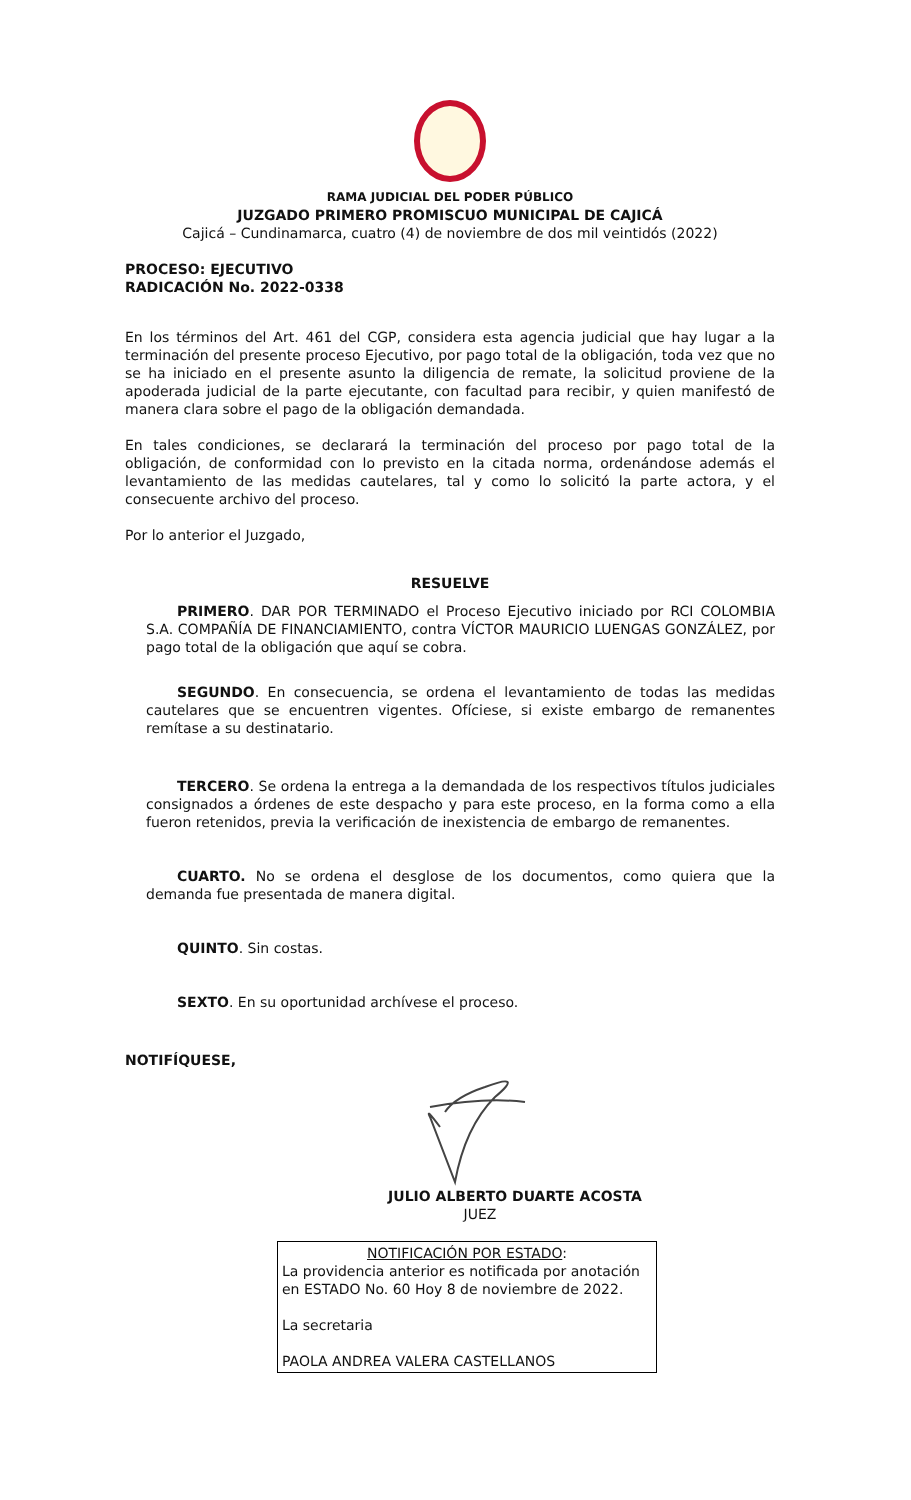RAMA JUDICIAL DEL PODER PÚBLICO
JUZGADO PRIMERO PROMISCUO MUNICIPAL DE CAJICÁ
Cajicá – Cundinamarca, cuatro (4) de noviembre de dos mil veintidós (2022)
PROCESO: EJECUTIVO
RADICACIÓN No. 2022-0338
En los términos del Art. 461 del CGP, considera esta agencia judicial que hay lugar a la terminación del presente proceso Ejecutivo, por pago total de la obligación, toda vez que no se ha iniciado en el presente asunto la diligencia de remate, la solicitud proviene de la apoderada judicial de la parte ejecutante, con facultad para recibir, y quien manifestó de manera clara sobre el pago de la obligación demandada.
En tales condiciones, se declarará la terminación del proceso por pago total de la obligación, de conformidad con lo previsto en la citada norma, ordenándose además el levantamiento de las medidas cautelares, tal y como lo solicitó la parte actora, y el consecuente archivo del proceso.
Por lo anterior el Juzgado,
RESUELVE
PRIMERO. DAR POR TERMINADO el Proceso Ejecutivo iniciado por RCI COLOMBIA S.A. COMPAÑÍA DE FINANCIAMIENTO, contra VÍCTOR MAURICIO LUENGAS GONZÁLEZ, por pago total de la obligación que aquí se cobra.
SEGUNDO. En consecuencia, se ordena el levantamiento de todas las medidas cautelares que se encuentren vigentes. Ofíciese, si existe embargo de remanentes remítase a su destinatario.
TERCERO. Se ordena la entrega a la demandada de los respectivos títulos judiciales consignados a órdenes de este despacho y para este proceso, en la forma como a ella fueron retenidos, previa la verificación de inexistencia de embargo de remanentes.
CUARTO. No se ordena el desglose de los documentos, como quiera que la demanda fue presentada de manera digital.
QUINTO. Sin costas.
SEXTO. En su oportunidad archívese el proceso.
NOTIFÍQUESE,
JULIO ALBERTO DUARTE ACOSTA
JUEZ
NOTIFICACIÓN POR ESTADO:
La providencia anterior es notificada por anotación en ESTADO No. 60 Hoy 8 de noviembre de 2022.
La secretaria
PAOLA ANDREA VALERA CASTELLANOS